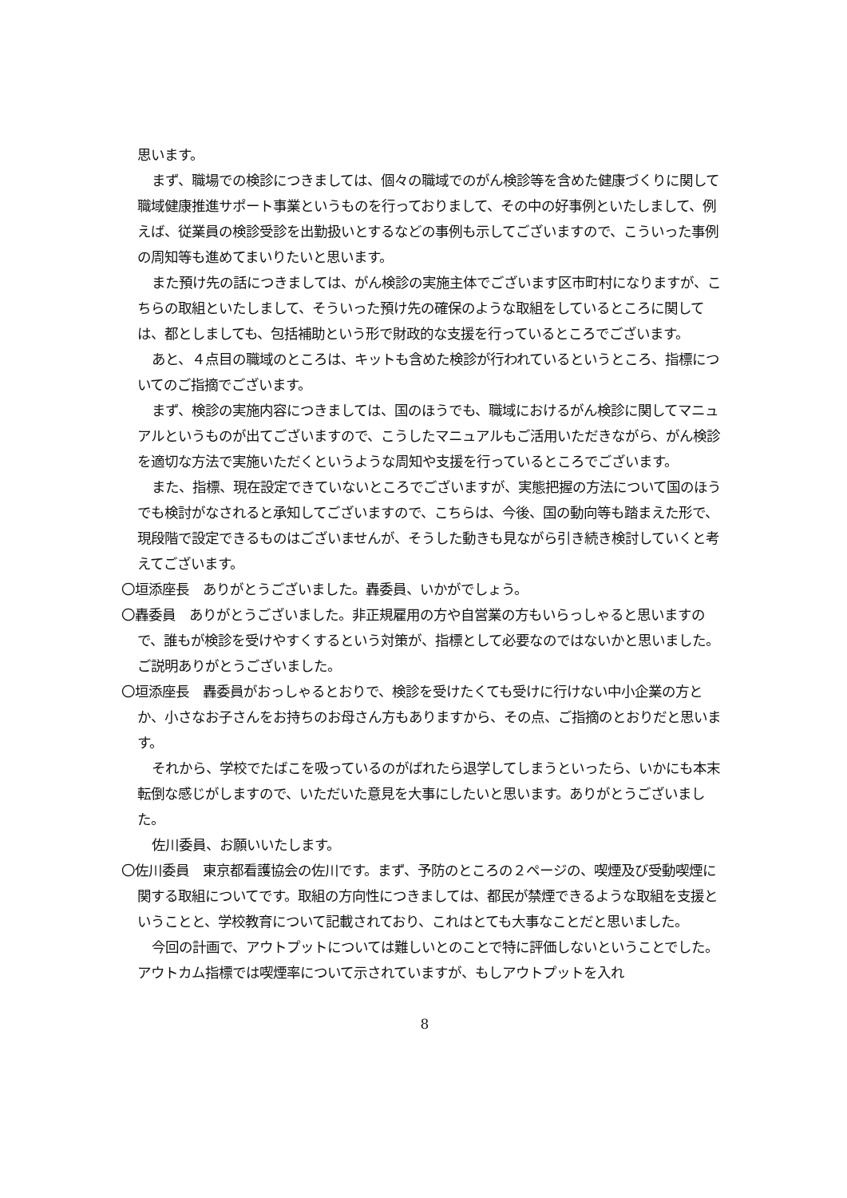思います。
まず、職場での検診につきましては、個々の職域でのがん検診等を含めた健康づくりに関して職域健康推進サポート事業というものを行っておりまして、その中の好事例といたしまして、例えば、従業員の検診受診を出勤扱いとするなどの事例も示してございますので、こういった事例の周知等も進めてまいりたいと思います。
また預け先の話につきましては、がん検診の実施主体でございます区市町村になりますが、こちらの取組といたしまして、そういった預け先の確保のような取組をしているところに関しては、都としましても、包括補助という形で財政的な支援を行っているところでございます。
あと、４点目の職域のところは、キットも含めた検診が行われているというところ、指標についてのご指摘でございます。
まず、検診の実施内容につきましては、国のほうでも、職域におけるがん検診に関してマニュアルというものが出てございますので、こうしたマニュアルもご活用いただきながら、がん検診を適切な方法で実施いただくというような周知や支援を行っているところでございます。
また、指標、現在設定できていないところでございますが、実態把握の方法について国のほうでも検討がなされると承知してございますので、こちらは、今後、国の動向等も踏まえた形で、現段階で設定できるものはございませんが、そうした動きも見ながら引き続き検討していくと考えてございます。
〇垣添座長　ありがとうございました。轟委員、いかがでしょう。
〇轟委員　ありがとうございました。非正規雇用の方や自営業の方もいらっしゃると思いますので、誰もが検診を受けやすくするという対策が、指標として必要なのではないかと思いました。ご説明ありがとうございました。
〇垣添座長　轟委員がおっしゃるとおりで、検診を受けたくても受けに行けない中小企業の方とか、小さなお子さんをお持ちのお母さん方もありますから、その点、ご指摘のとおりだと思います。
それから、学校でたばこを吸っているのがばれたら退学してしまうといったら、いかにも本末転倒な感じがしますので、いただいた意見を大事にしたいと思います。ありがとうございました。
佐川委員、お願いいたします。
〇佐川委員　東京都看護協会の佐川です。まず、予防のところの２ページの、喫煙及び受動喫煙に関する取組についてです。取組の方向性につきましては、都民が禁煙できるような取組を支援ということと、学校教育について記載されており、これはとても大事なことだと思いました。
今回の計画で、アウトプットについては難しいとのことで特に評価しないということでした。アウトカム指標では喫煙率について示されていますが、もしアウトプットを入れ
8